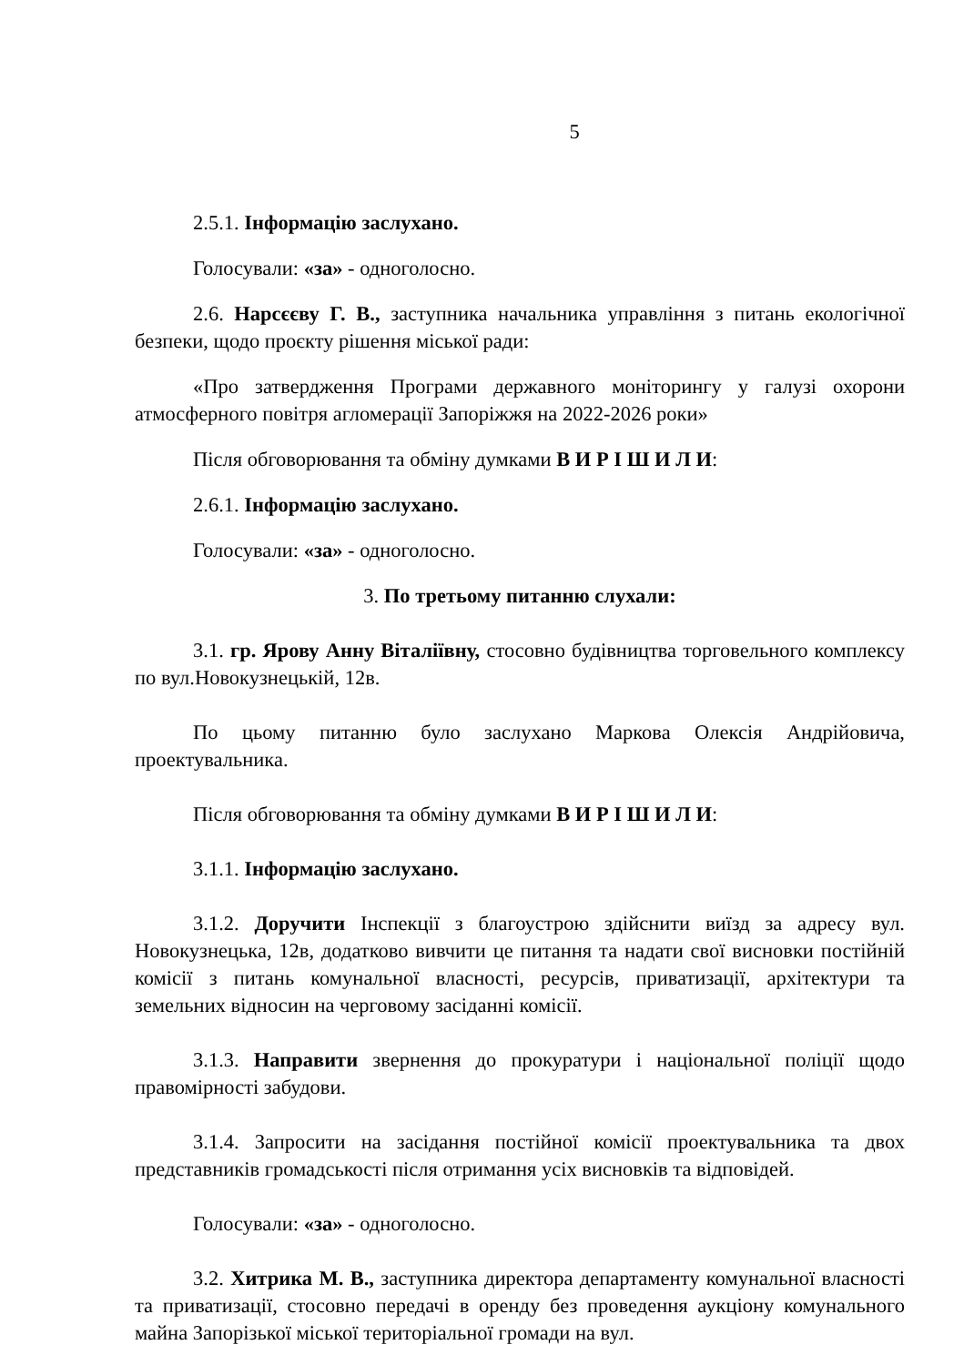5
2.5.1. Інформацію заслухано.
Голосували: «за» - одноголосно.
2.6. Нарсєєву Г. В., заступника начальника управління з питань екологічної безпеки, щодо проєкту рішення міської ради:
«Про затвердження Програми державного моніторингу у галузі охорони атмосферного повітря агломерації Запоріжжя на 2022-2026 роки»
Після обговорювання та обміну думками В И Р І Ш И Л И:
2.6.1. Інформацію заслухано.
Голосували: «за» - одноголосно.
3. По третьому питанню слухали:
3.1. гр. Ярову Анну Віталіївну, стосовно будівництва торговельного комплексу по вул.Новокузнецькій, 12в.
По цьому питанню було заслухано Маркова Олексія Андрійовича, проектувальника.
Після обговорювання та обміну думками В И Р І Ш И Л И:
3.1.1. Інформацію заслухано.
3.1.2. Доручити Інспекції з благоустрою здійснити виїзд за адресу вул. Новокузнецька, 12в, додатково вивчити це питання та надати свої висновки постійній комісії з питань комунальної власності, ресурсів, приватизації, архітектури та земельних відносин на черговому засіданні комісії.
3.1.3. Направити звернення до прокуратури і національної поліції щодо правомірності забудови.
3.1.4. Запросити на засідання постійної комісії проектувальника та двох представників громадськості після отримання усіх висновків та відповідей.
Голосували: «за» - одноголосно.
3.2. Хитрика М. В., заступника директора департаменту комунальної власності та приватизації, стосовно передачі в оренду без проведення аукціону комунального майна Запорізької міської територіальної громади на вул.